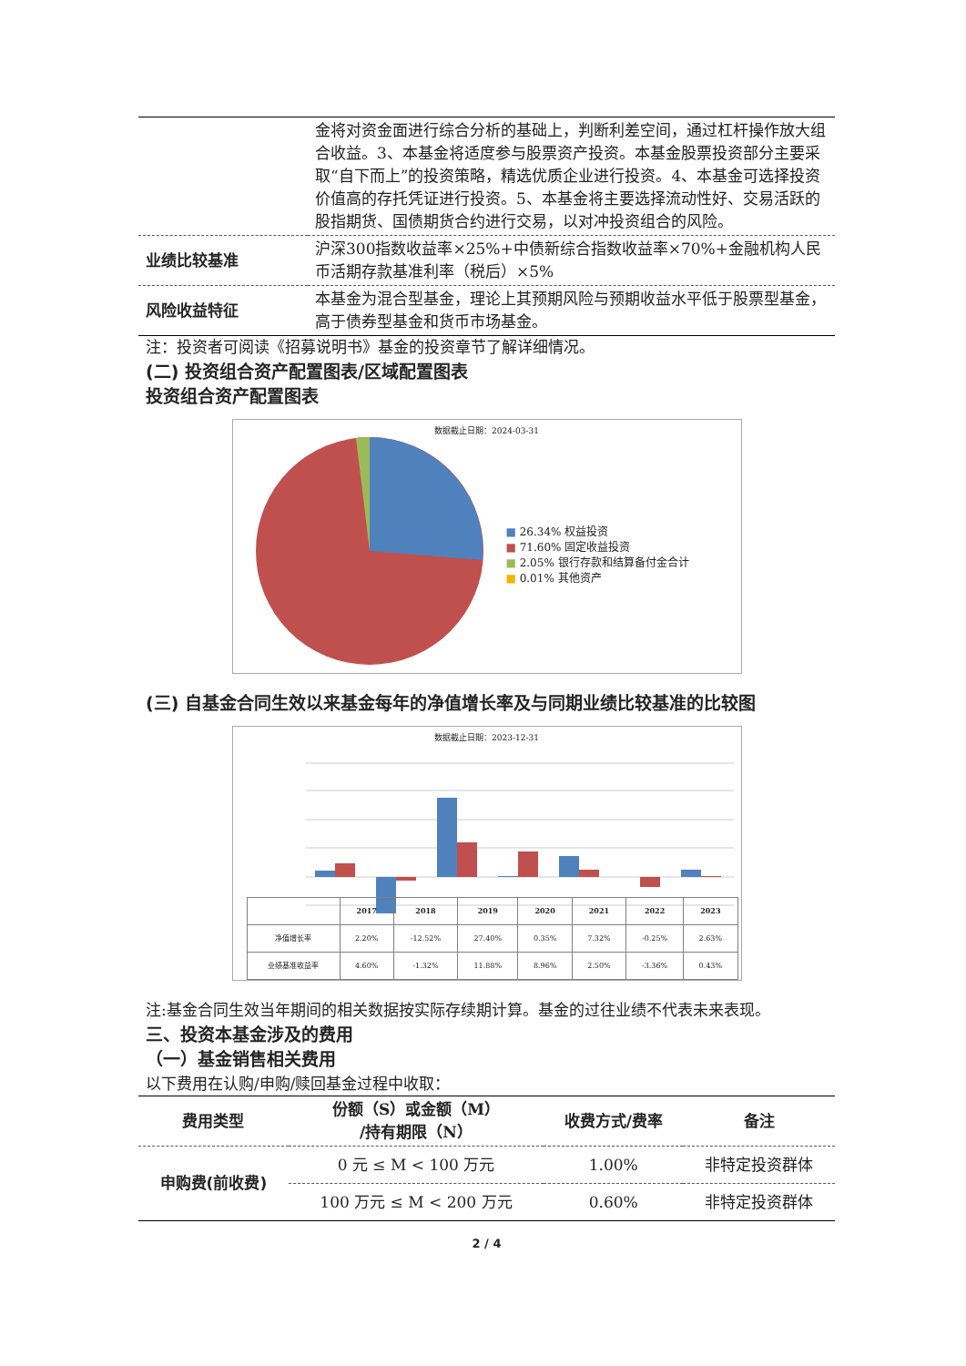| | 金将对资金面进行综合分析的基础上，判断利差空间，通过杠杆操作放大组合收益。3、本基金将适度参与股票资产投资。本基金股票投资部分主要采取“自下而上”的投资策略，精选优质企业进行投资。4、本基金可选择投资价值高的存托凭证进行投资。5、本基金将主要选择流动性好、交易活跃的股指期货、国债期货合约进行交易，以对冲投资组合的风险。 |
| 业绩比较基准 | 沪深300指数收益率×25%+中债新综合指数收益率×70%+金融机构人民币活期存款基准利率（税后）×5% |
| 风险收益特征 | 本基金为混合型基金，理论上其预期风险与预期收益水平低于股票型基金，高于债券型基金和货币市场基金。 |
注：投资者可阅读《招募说明书》基金的投资章节了解详细情况。
(二) 投资组合资产配置图表/区域配置图表
投资组合资产配置图表
数据截止日期：2024-03-31
■ 26.34% 权益投资
■ 71.60% 固定收益投资
■ 2.05% 银行存款和结算备付金合计
■ 0.01% 其他资产
(三) 自基金合同生效以来基金每年的净值增长率及与同期业绩比较基准的比较图
数据截止日期：2023-12-31
| | 2017 | 2018 | 2019 | 2020 | 2021 | 2022 | 2023 |
| --- | --- | --- | --- | --- | --- | --- | --- |
| 净值增长率 | 2.20% | -12.52% | 27.40% | 0.35% | 7.32% | -0.25% | 2.63% |
| 业绩基准收益率 | 4.60% | -1.32% | 11.88% | 8.96% | 2.50% | -3.36% | 0.43% |
注:基金合同生效当年期间的相关数据按实际存续期计算。基金的过往业绩不代表未来表现。
三、投资本基金涉及的费用
（一）基金销售相关费用
以下费用在认购/申购/赎回基金过程中收取：
| 费用类型 | 份额（S）或金额（M） /持有期限（N） | 收费方式/费率 | 备注 |
| --- | --- | --- | --- |
| 申购费(前收费) | 0 元 ≤ M < 100 万元 | 1.00% | 非特定投资群体 |
| | 100 万元 ≤ M < 200 万元 | 0.60% | 非特定投资群体 |
2 / 4